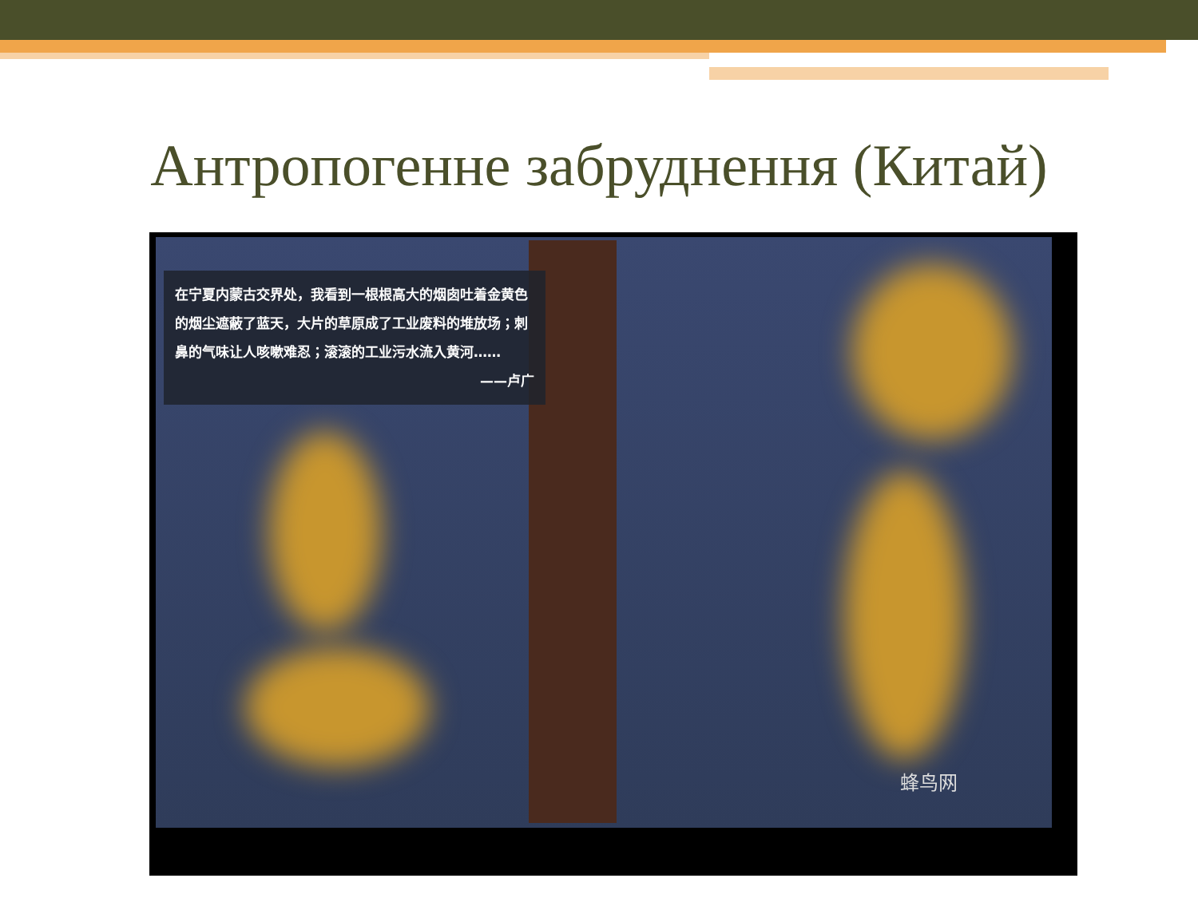Антропогенне забруднення (Китай)
在宁夏内蒙古交界处，我看到一根根高大的烟囱吐着金黄色的烟尘遮蔽了蓝天，大片的草原成了工业废料的堆放场；刺鼻的气味让人咳嗽难忍；滚滚的工业污水流入黄河……
——卢广
蜂鸟网